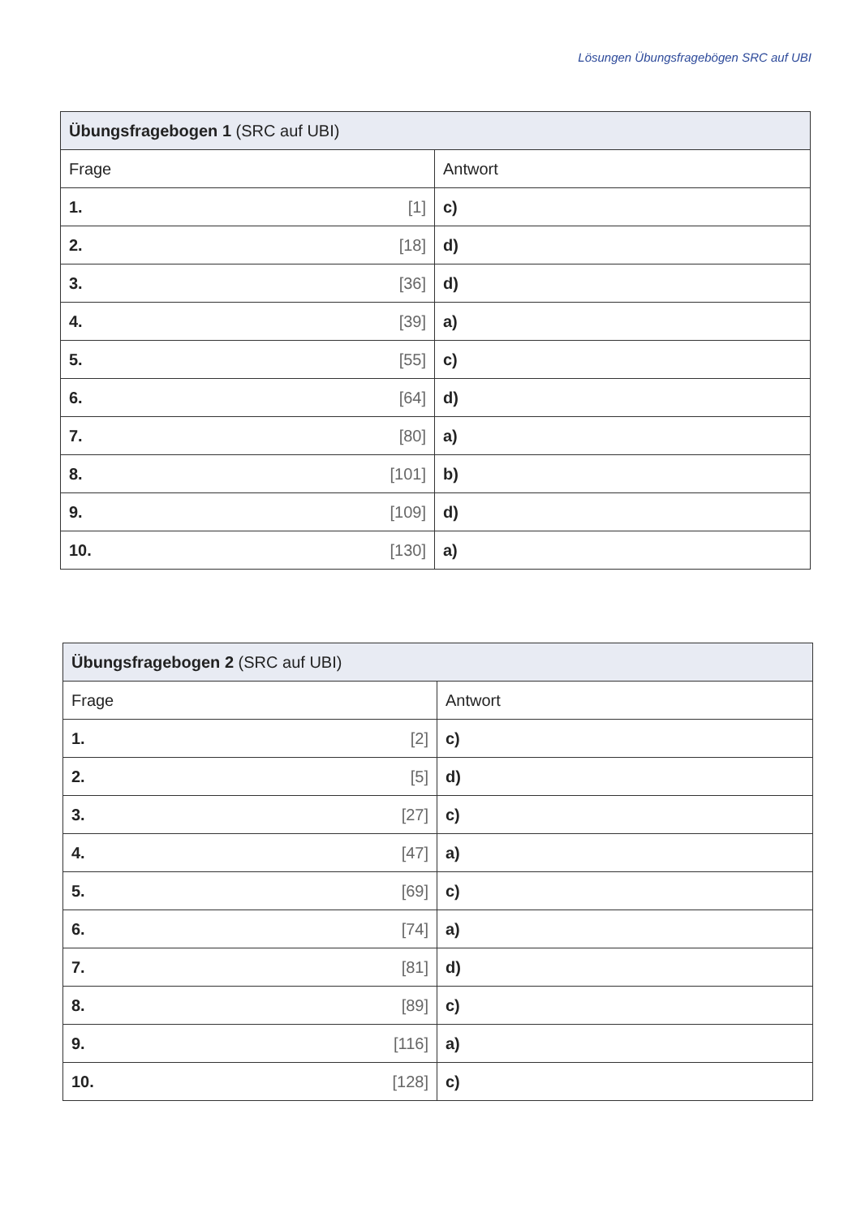Lösungen Übungsfragebögen SRC auf UBI
| Übungsfragebogen 1 (SRC auf UBI) | |
| --- | --- |
| Frage | Antwort |
| 1. [1] | c) |
| 2. [18] | d) |
| 3. [36] | d) |
| 4. [39] | a) |
| 5. [55] | c) |
| 6. [64] | d) |
| 7. [80] | a) |
| 8. [101] | b) |
| 9. [109] | d) |
| 10. [130] | a) |
| Übungsfragebogen 2 (SRC auf UBI) | |
| --- | --- |
| Frage | Antwort |
| 1. [2] | c) |
| 2. [5] | d) |
| 3. [27] | c) |
| 4. [47] | a) |
| 5. [69] | c) |
| 6. [74] | a) |
| 7. [81] | d) |
| 8. [89] | c) |
| 9. [116] | a) |
| 10. [128] | c) |